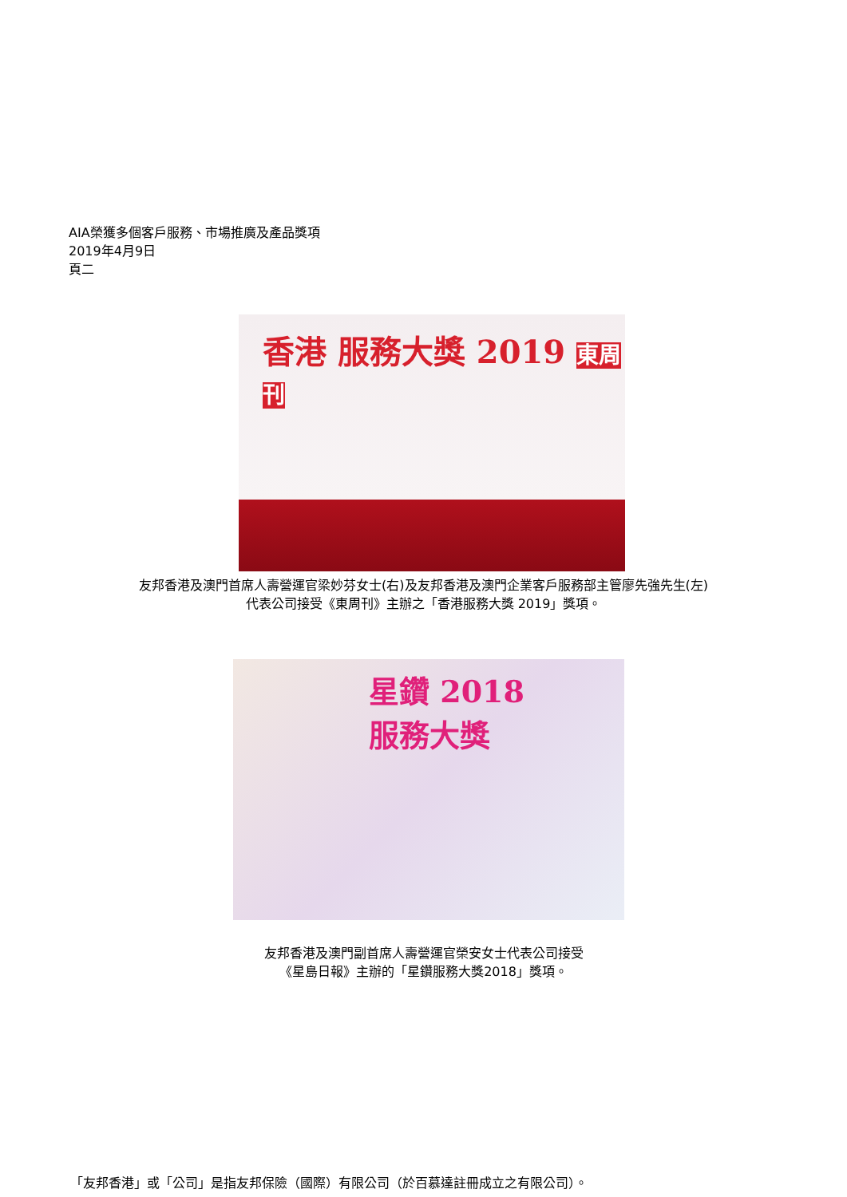AIA榮獲多個客戶服務、市場推廣及產品獎項
2019年4月9日
頁二
香港 服務大獎 2019 東周刊
友邦香港及澳門首席人壽營運官梁妙芬女士(右)及友邦香港及澳門企業客戶服務部主管廖先強先生(左)
代表公司接受《東周刊》主辦之「香港服務大獎 2019」獎項。
星鑽 2018
服務大獎
友邦香港及澳門副首席人壽營運官榮安女士代表公司接受
《星島日報》主辦的「星鑽服務大獎2018」獎項。
「友邦香港」或「公司」是指友邦保險（國際）有限公司（於百慕達註冊成立之有限公司）。